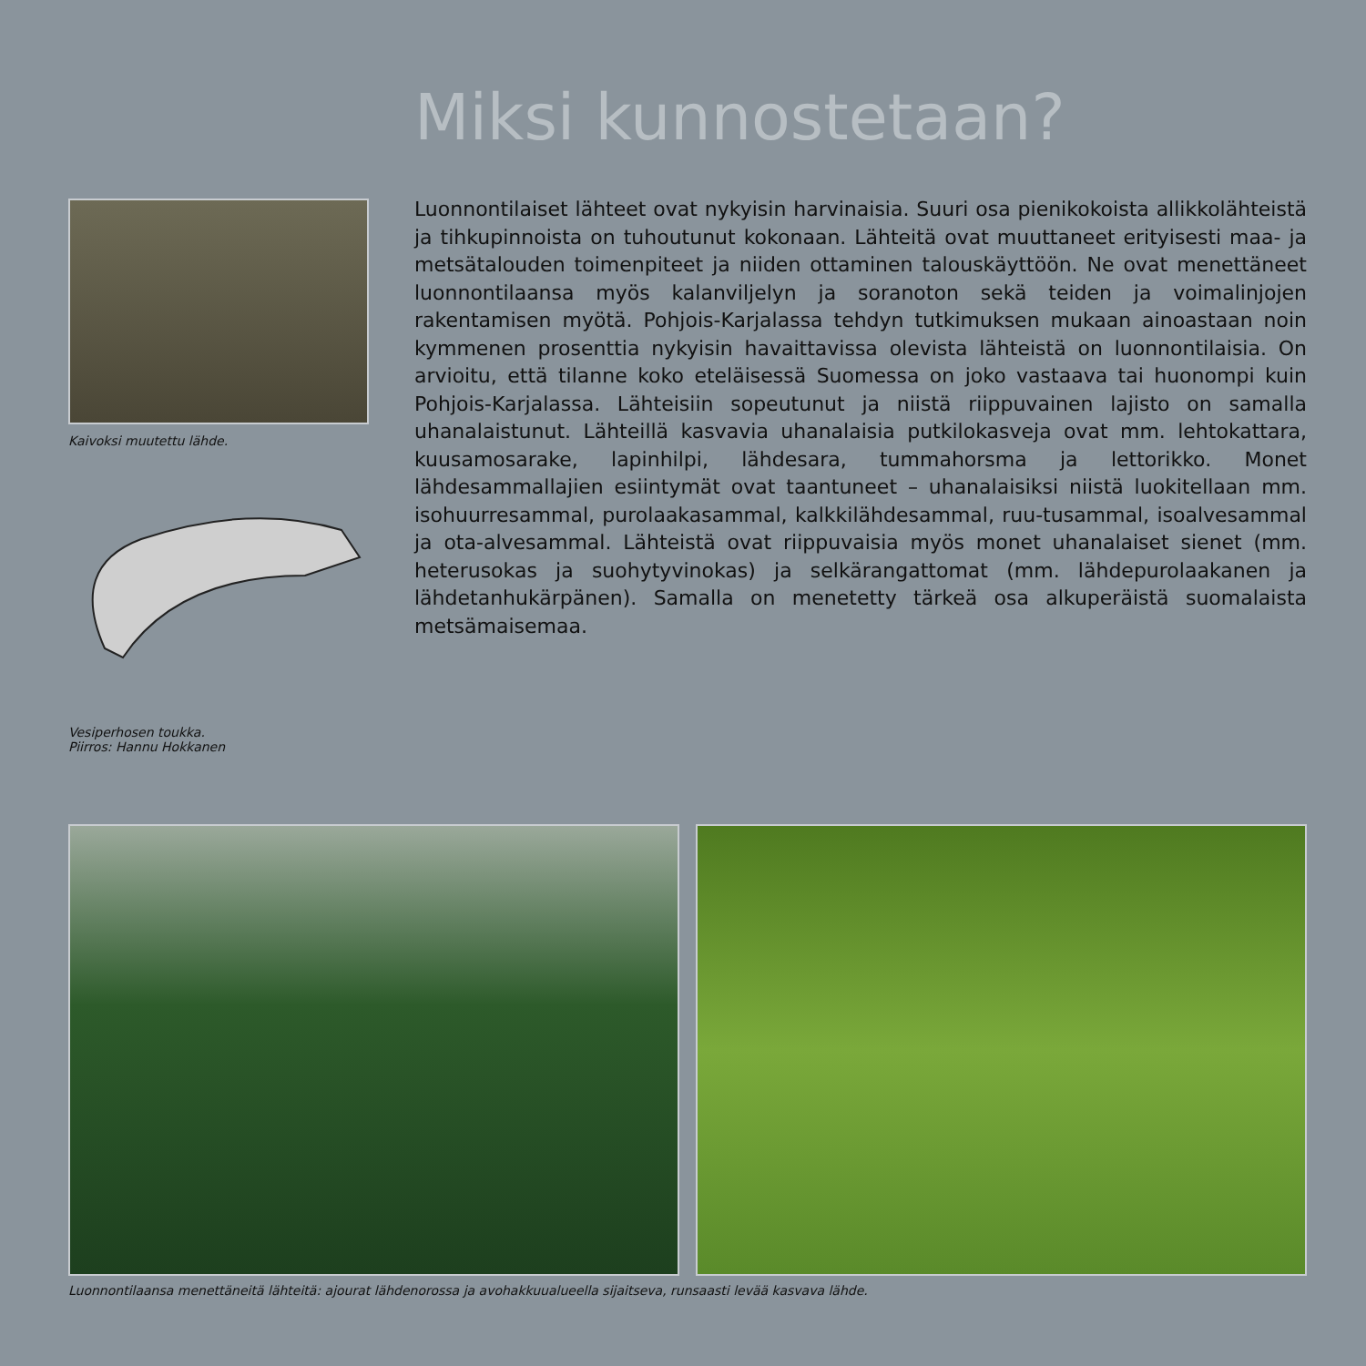Miksi kunnostetaan?
Kaivoksi muutettu lähde.
Vesiperhosen toukka.
Piirros: Hannu Hokkanen
Luonnontilaiset lähteet ovat nykyisin harvinaisia. Suuri osa pienikokoista allikkolähteistä ja tihkupinnoista on tuhoutunut kokonaan. Lähteitä ovat muuttaneet erityisesti maa- ja metsätalouden toimenpiteet ja niiden ottaminen talouskäyttöön. Ne ovat menettäneet luonnontilaansa myös kalanviljelyn ja soranoton sekä teiden ja voimalinjojen rakentamisen myötä. Pohjois-Karjalassa tehdyn tutkimuksen mukaan ainoastaan noin kymmenen prosenttia nykyisin havaittavissa olevista lähteistä on luonnontilaisia. On arvioitu, että tilanne koko eteläisessä Suomessa on joko vastaava tai huonompi kuin Pohjois-Karjalassa. Lähteisiin sopeutunut ja niistä riippuvainen lajisto on samalla uhanalaistunut. Lähteillä kasvavia uhanalaisia putkilokasveja ovat mm. lehtokattara, kuusamosarake, lapinhilpi, lähdesara, tummahorsma ja lettorikko. Monet lähdesammallajien esiintymät ovat taantuneet – uhanalaisiksi niistä luokitellaan mm. isohuurresammal, purolaakasammal, kalkkilähdesammal, ruu-tusammal, isoalvesammal ja ota-alvesammal. Lähteistä ovat riippuvaisia myös monet uhanalaiset sienet (mm. heterusokas ja suohytyvinokas) ja selkärangattomat (mm. lähdepurolaakanen ja lähdetanhukärpänen). Samalla on menetetty tärkeä osa alkuperäistä suomalaista metsämaisemaa.
Luonnontilaansa menettäneitä lähteitä: ajourat lähdenorossa ja avohakkuualueella sijaitseva, runsaasti levää kasvava lähde.